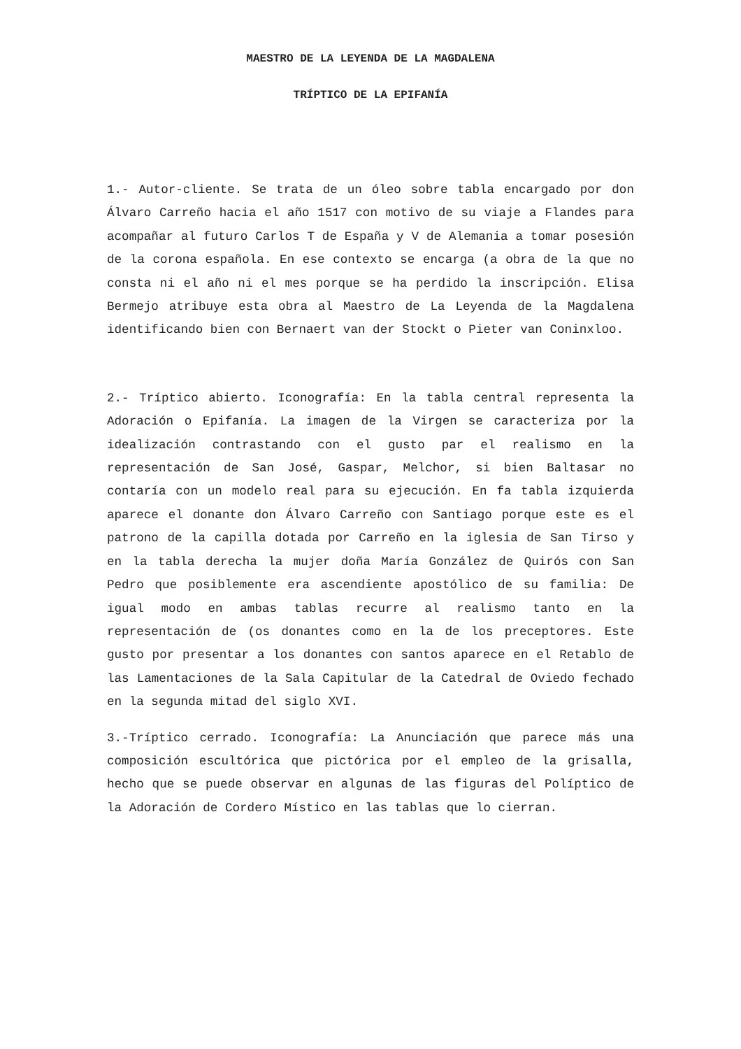MAESTRO DE LA LEYENDA DE LA MAGDALENA
TRÍPTICO DE LA EPIFANÍA
1.- Autor-cliente. Se trata de un óleo sobre tabla encargado por don Álvaro Carreño hacia el año 1517 con motivo de su viaje a Flandes para acompañar al futuro Carlos T de España y V de Alemania a tomar posesión de la corona española. En ese contexto se encarga (a obra de la que no consta ni el año ni el mes porque se ha perdido la inscripción. Elisa Bermejo atribuye esta obra al Maestro de La Leyenda de la Magdalena identificando bien con Bernaert van der Stockt o Pieter van Coninxloo.
2.- Tríptico abierto. Iconografía: En la tabla central representa la Adoración o Epifanía. La imagen de la Virgen se caracteriza por la idealización contrastando con el gusto par el realismo en la representación de San José, Gaspar, Melchor, si bien Baltasar no contaría con un modelo real para su ejecución. En fa tabla izquierda aparece el donante don Álvaro Carreño con Santiago porque este es el patrono de la capilla dotada por Carreño en la iglesia de San Tirso y en la tabla derecha la mujer doña María González de Quirós con San Pedro que posiblemente era ascendiente apostólico de su familia: De igual modo en ambas tablas recurre al realismo tanto en la representación de (os donantes como en la de los preceptores. Este gusto por presentar a los donantes con santos aparece en el Retablo de las Lamentaciones de la Sala Capitular de la Catedral de Oviedo fechado en la segunda mitad del siglo XVI.
3.-Tríptico cerrado. Iconografía: La Anunciación que parece más una composición escultórica que pictórica por el empleo de la grisalla, hecho que se puede observar en algunas de las figuras del Políptico de la Adoración de Cordero Místico en las tablas que lo cierran.